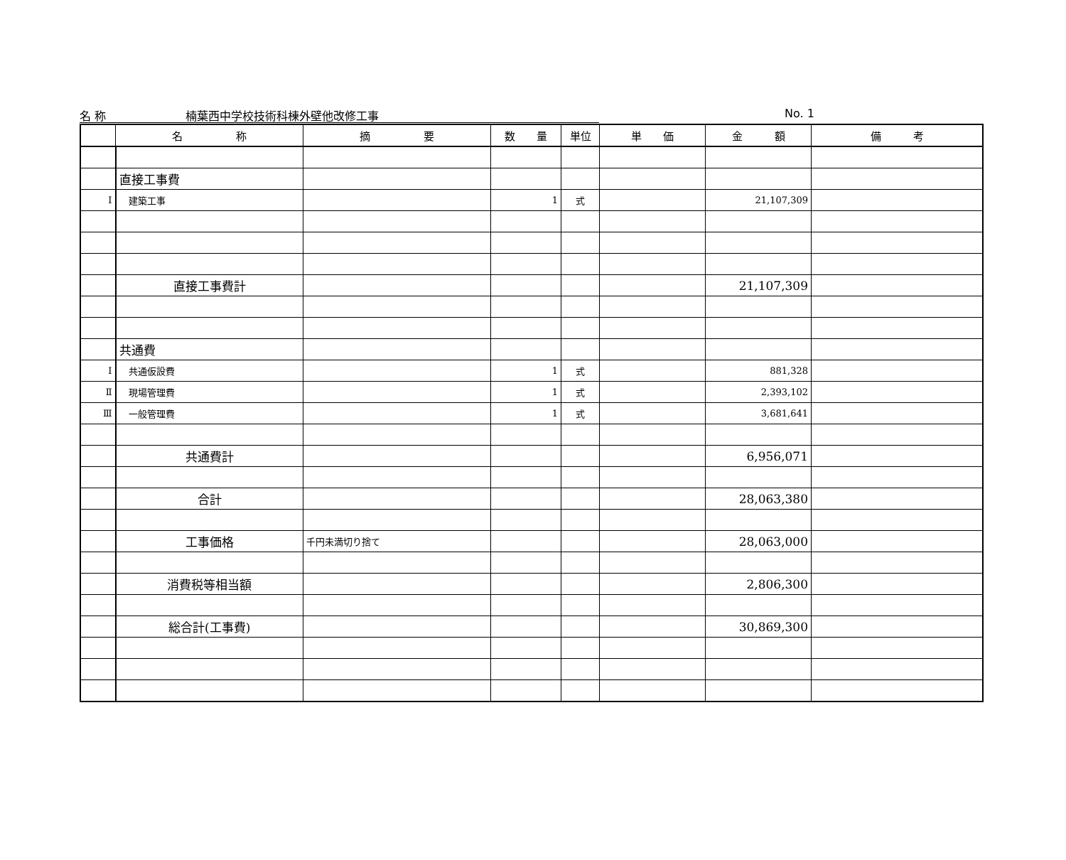名 称　　　　　　　楠葉西中学校技術科棟外壁他改修工事 No. 1
| | 名 称 | 摘 要 | 数 量 | 単位 | 単 価 | 金 額 | 備 考 |
| --- | --- | --- | --- | --- | --- | --- | --- |
| | 直接工事費 | | | | | | |
| Ⅰ | 建築工事 | | 1 | 式 | | 21,107,309 | |
| | 直接工事費計 | | | | | 21,107,309 | |
| | 共通費 | | | | | | |
| Ⅰ | 共通仮設費 | | 1 | 式 | | 881,328 | |
| Ⅱ | 現場管理費 | | 1 | 式 | | 2,393,102 | |
| Ⅲ | 一般管理費 | | 1 | 式 | | 3,681,641 | |
| | 共通費計 | | | | | 6,956,071 | |
| | 合計 | | | | | 28,063,380 | |
| | 工事価格 | 千円未満切り捨て | | | | 28,063,000 | |
| | 消費税等相当額 | | | | | 2,806,300 | |
| | 総合計(工事費) | | | | | 30,869,300 | |